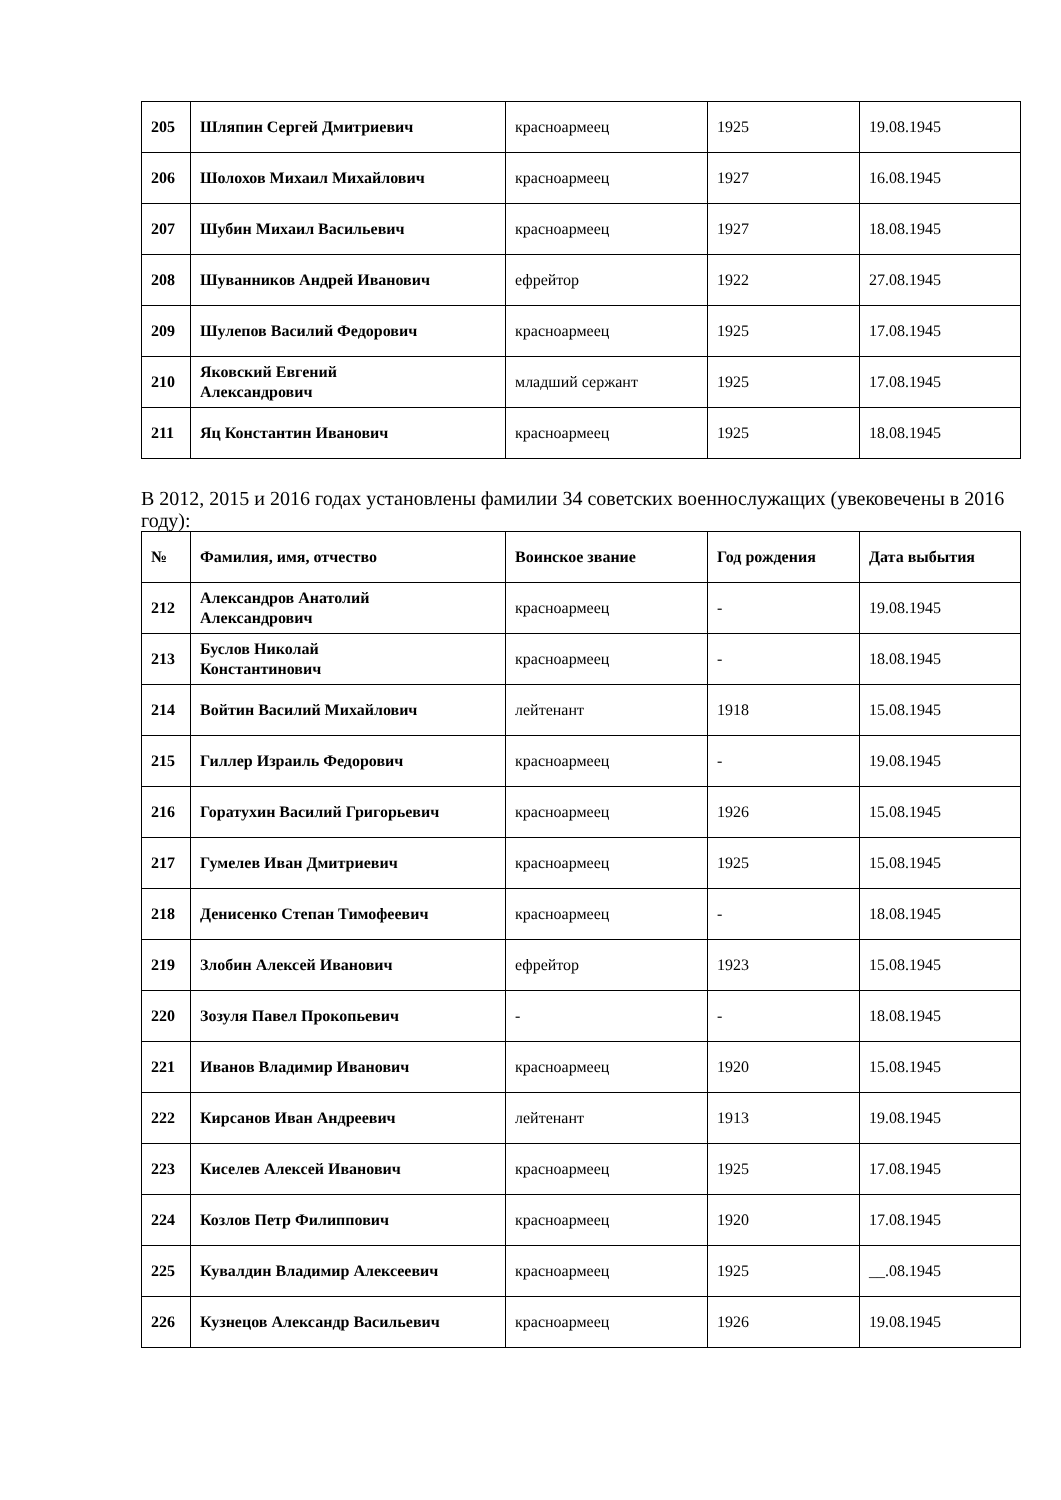| 205 | Шляпин Сергей Дмитриевич | красноармеец | 1925 | 19.08.1945 |
| 206 | Шолохов Михаил Михайлович | красноармеец | 1927 | 16.08.1945 |
| 207 | Шубин Михаил Васильевич | красноармеец | 1927 | 18.08.1945 |
| 208 | Шуванников Андрей Иванович | ефрейтор | 1922 | 27.08.1945 |
| 209 | Шулепов Василий Федорович | красноармеец | 1925 | 17.08.1945 |
| 210 | Яковский Евгений Александрович | младший сержант | 1925 | 17.08.1945 |
| 211 | Яц Константин Иванович | красноармеец | 1925 | 18.08.1945 |
В 2012, 2015 и 2016 годах установлены фамилии 34 советских военнослужащих (увековечены в 2016 году):
| № | Фамилия, имя, отчество | Воинское звание | Год рождения | Дата выбытия |
| --- | --- | --- | --- | --- |
| 212 | Александров Анатолий Александрович | красноармеец | - | 19.08.1945 |
| 213 | Буслов Николай Константинович | красноармеец | - | 18.08.1945 |
| 214 | Войтин Василий Михайлович | лейтенант | 1918 | 15.08.1945 |
| 215 | Гиллер Израиль Федорович | красноармеец | - | 19.08.1945 |
| 216 | Горатухин Василий Григорьевич | красноармеец | 1926 | 15.08.1945 |
| 217 | Гумелев Иван Дмитриевич | красноармеец | 1925 | 15.08.1945 |
| 218 | Денисенко Степан Тимофеевич | красноармеец | - | 18.08.1945 |
| 219 | Злобин Алексей Иванович | ефрейтор | 1923 | 15.08.1945 |
| 220 | Зозуля Павел Прокопьевич | - | - | 18.08.1945 |
| 221 | Иванов Владимир Иванович | красноармеец | 1920 | 15.08.1945 |
| 222 | Кирсанов Иван Андреевич | лейтенант | 1913 | 19.08.1945 |
| 223 | Киселев Алексей Иванович | красноармеец | 1925 | 17.08.1945 |
| 224 | Козлов Петр Филиппович | красноармеец | 1920 | 17.08.1945 |
| 225 | Кувалдин Владимир Алексеевич | красноармеец | 1925 | __.08.1945 |
| 226 | Кузнецов Александр Васильевич | красноармеец | 1926 | 19.08.1945 |